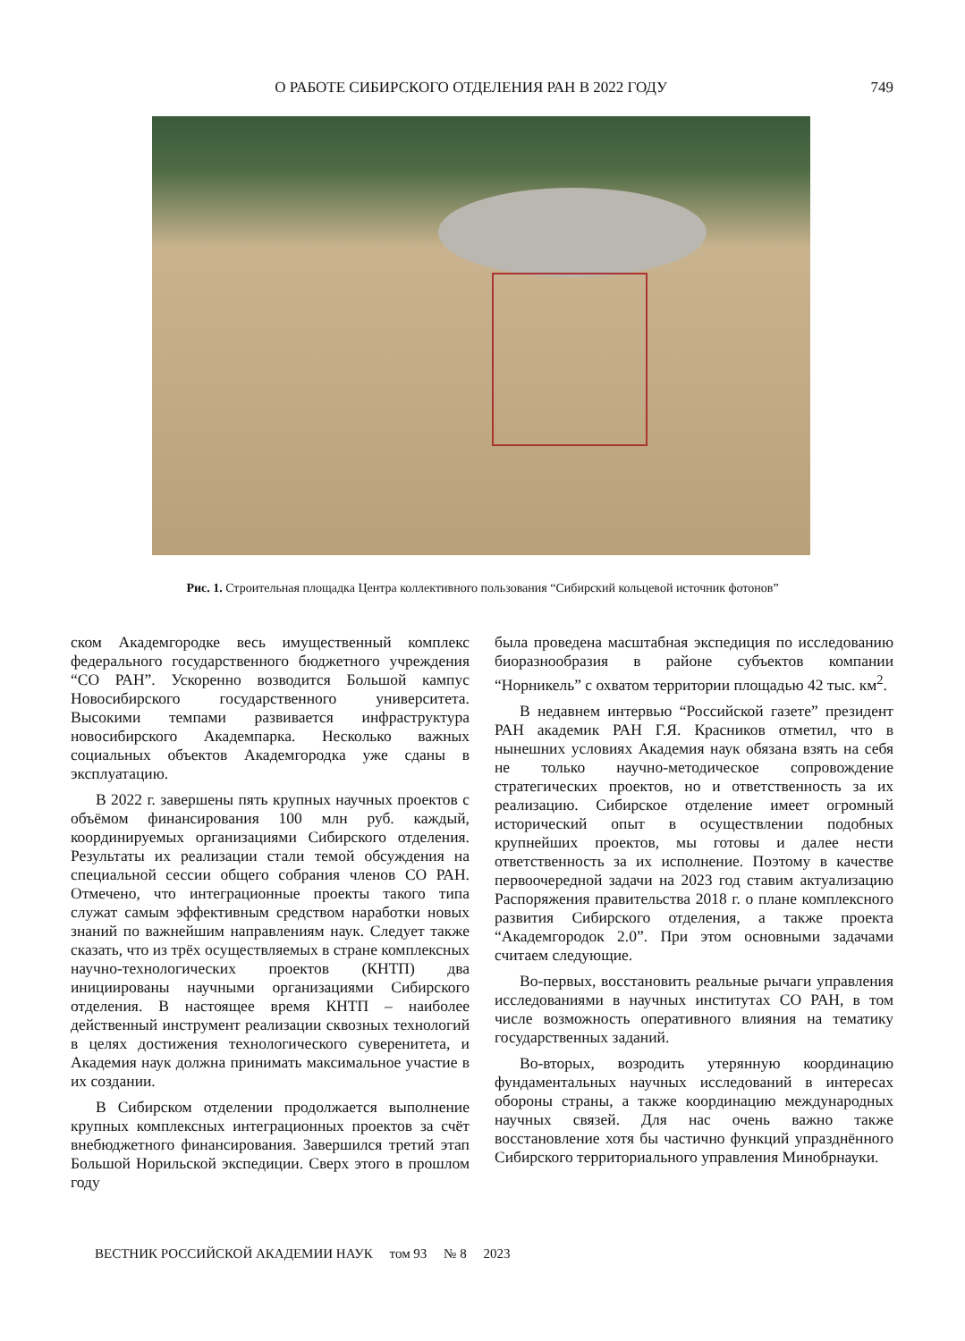О РАБОТЕ СИБИРСКОГО ОТДЕЛЕНИЯ РАН В 2022 ГОДУ 749
Рис. 1. Строительная площадка Центра коллективного пользования “Сибирский кольцевой источник фотонов”
ском Академгородке весь имущественный комплекс федерального государственного бюджетного учреждения “СО РАН”. Ускоренно возводится Большой кампус Новосибирского государственного университета. Высокими темпами развивается инфраструктура новосибирского Академпарка. Несколько важных социальных объектов Академгородка уже сданы в эксплуатацию.
В 2022 г. завершены пять крупных научных проектов с объёмом финансирования 100 млн руб. каждый, координируемых организациями Сибирского отделения. Результаты их реализации стали темой обсуждения на специальной сессии общего собрания членов СО РАН. Отмечено, что интеграционные проекты такого типа служат самым эффективным средством наработки новых знаний по важнейшим направлениям наук. Следует также сказать, что из трёх осуществляемых в стране комплексных научно-технологических проектов (КНТП) два инициированы научными организациями Сибирского отделения. В настоящее время КНТП – наиболее действенный инструмент реализации сквозных технологий в целях достижения технологического суверенитета, и Академия наук должна принимать максимальное участие в их создании.
В Сибирском отделении продолжается выполнение крупных комплексных интеграционных проектов за счёт внебюджетного финансирования. Завершился третий этап Большой Норильской экспедиции. Сверх этого в прошлом году
была проведена масштабная экспедиция по исследованию биоразнообразия в районе субъектов компании “Норникель” с охватом территории площадью 42 тыс. км<sup>2</sup>.
В недавнем интервью “Российской газете” президент РАН академик РАН Г.Я. Красников отметил, что в нынешних условиях Академия наук обязана взять на себя не только научно-методическое сопровождение стратегических проектов, но и ответственность за их реализацию. Сибирское отделение имеет огромный исторический опыт в осуществлении подобных крупнейших проектов, мы готовы и далее нести ответственность за их исполнение. Поэтому в качестве первоочередной задачи на 2023 год ставим актуализацию Распоряжения правительства 2018 г. о плане комплексного развития Сибирского отделения, а также проекта “Академгородок 2.0”. При этом основными задачами считаем следующие.
Во-первых, восстановить реальные рычаги управления исследованиями в научных институтах СО РАН, в том числе возможность оперативного влияния на тематику государственных заданий.
Во-вторых, возродить утерянную координацию фундаментальных научных исследований в интересах обороны страны, а также координацию международных научных связей. Для нас очень важно также восстановление хотя бы частично функций упразднённого Сибирского территориального управления Минобрнауки.
ВЕСТНИК РОССИЙСКОЙ АКАДЕМИИ НАУК том 93 № 8 2023